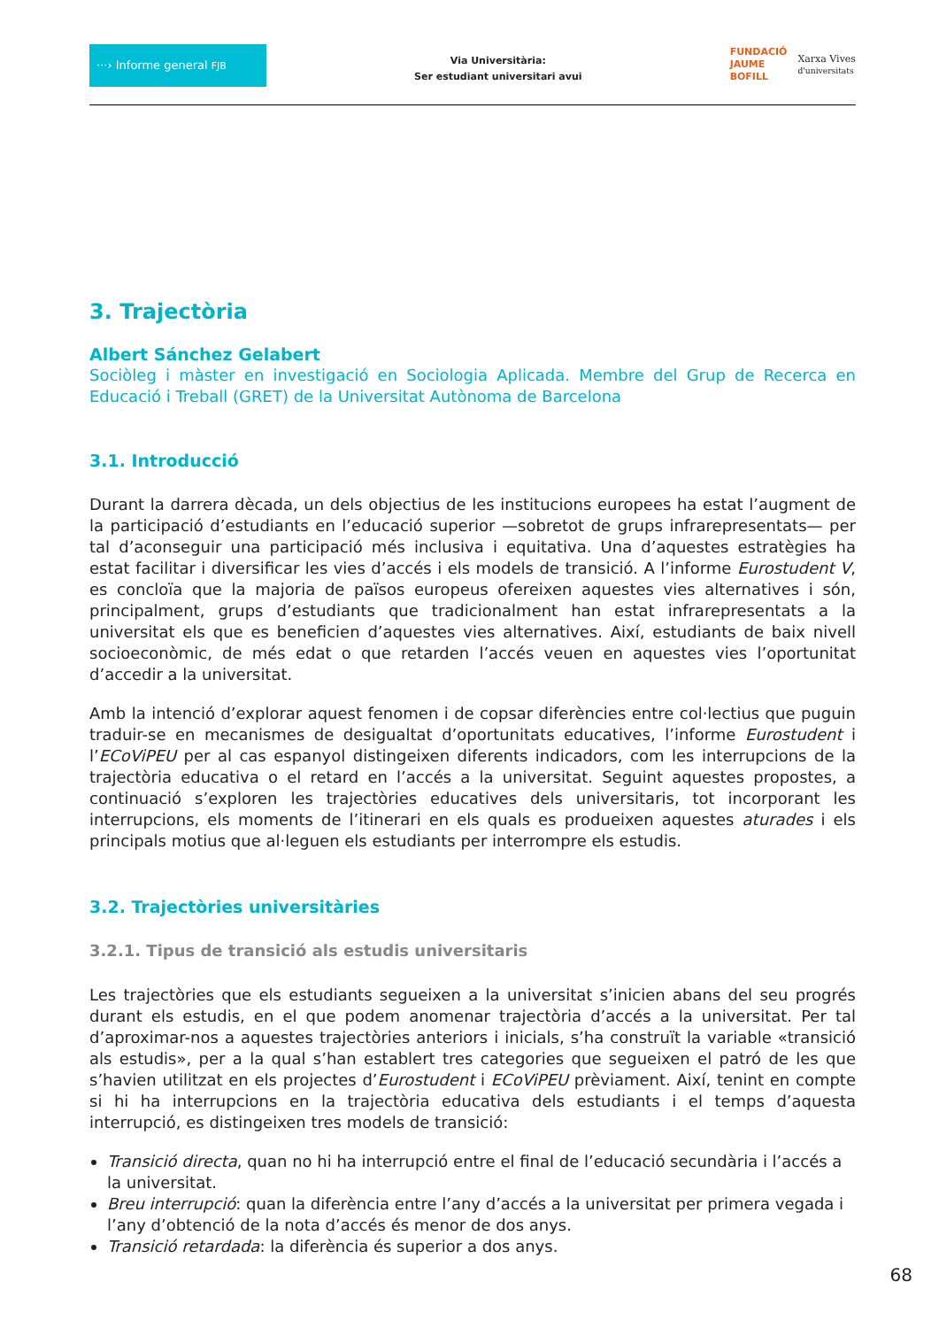···› Informe general FJB
Via Universitària:
Ser estudiant universitari avui
FUNDACIÓ
JAUME
BOFILL
Xarxa Vives
d'universitats
3. Trajectòria
Albert Sánchez Gelabert
Sociòleg i màster en investigació en Sociologia Aplicada. Membre del Grup de Recerca en Educa­ció i Treball (GRET) de la Universitat Autònoma de Barcelona
3.1. Introducció
Durant la darrera dècada, un dels objectius de les institucions europees ha estat l’augment de la participació d’estudiants en l’educació superior —sobretot de grups infrarepresentats— per tal d’aconseguir una participació més inclusiva i equitativa. Una d’aquestes estratègies ha estat fa­cilitar i diversificar les vies d’accés i els models de transició. A l’informe Eurostudent V, es con­cloïa que la majoria de països europeus ofereixen aquestes vies alternatives i són, principalment, grups d’estudiants que tradicionalment han estat infrarepresentats a la universitat els que es beneficien d’aquestes vies alternatives. Així, estudiants de baix nivell socioeconòmic, de més edat o que retarden l’accés veuen en aquestes vies l’oportunitat d’accedir a la universitat.
Amb la intenció d’explorar aquest fenomen i de copsar diferències entre col·lectius que puguin traduir-se en mecanismes de desigualtat d’oportunitats educatives, l’informe Eurostudent i l’ECo­ViPEU per al cas espanyol distingeixen diferents indicadors, com les interrupcions de la trajectò­ria educativa o el retard en l’accés a la universitat. Seguint aquestes propostes, a continuació s’exploren les trajectòries educatives dels universitaris, tot incorporant les interrupcions, els moments de l’itinerari en els quals es produeixen aquestes aturades i els principals motius que al·leguen els estudiants per interrompre els estudis.
3.2. Trajectòries universitàries
3.2.1. Tipus de transició als estudis universitaris
Les trajectòries que els estudiants segueixen a la universitat s’inicien abans del seu progrés du­rant els estudis, en el que podem anomenar trajectòria d’accés a la universitat. Per tal d’aproxi­mar-nos a aquestes trajectòries anteriors i inicials, s’ha construït la variable «transició als estu­dis», per a la qual s’han establert tres categories que segueixen el patró de les que s’havien utilitzat en els projectes d’Eurostudent i ECoViPEU prèviament. Així, tenint en compte si hi ha interrupcions en la trajectòria educativa dels estudiants i el temps d’aquesta interrupció, es dis­tingeixen tres models de transició:
Transició directa, quan no hi ha interrupció entre el final de l’educació secundària i l’accés a la universitat.
Breu interrupció: quan la diferència entre l’any d’accés a la universitat per primera vegada i l’any d’obtenció de la nota d’accés és menor de dos anys.
Transició retardada: la diferència és superior a dos anys.
68